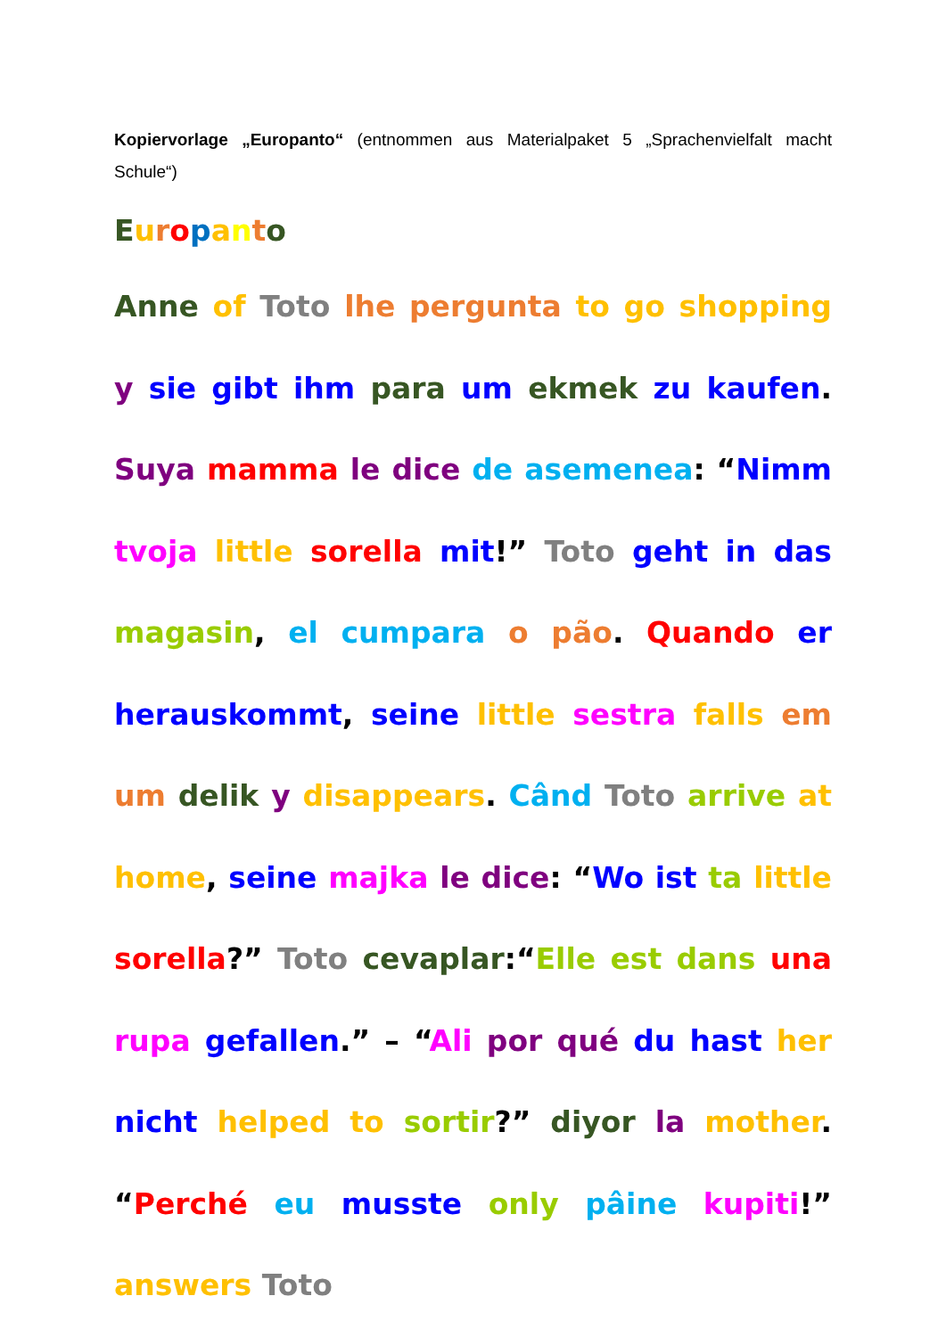Kopiervorlage „Europanto“ (entnommen aus Materialpaket 5 „Sprachenvielfalt macht Schule“)
Europanto
Anne of Toto lhe pergunta to go shopping y sie gibt ihm para um ekmek zu kaufen. Suya mamma le dice de asemenea: “Nimm tvoja little sorella mit!” Toto geht in das magasin, el cumpara o pão. Quando er herauskommt, seine little sestra falls em um delik y disappears. Când Toto arrive at home, seine majka le dice: “Wo ist ta little sorella?” Toto cevaplar:“Elle est dans una rupa gefallen.” – “Ali por qué du hast her nicht helped to sortir?” diyor la mother. “Perché eu musste only pâine kupiti!” answers Toto